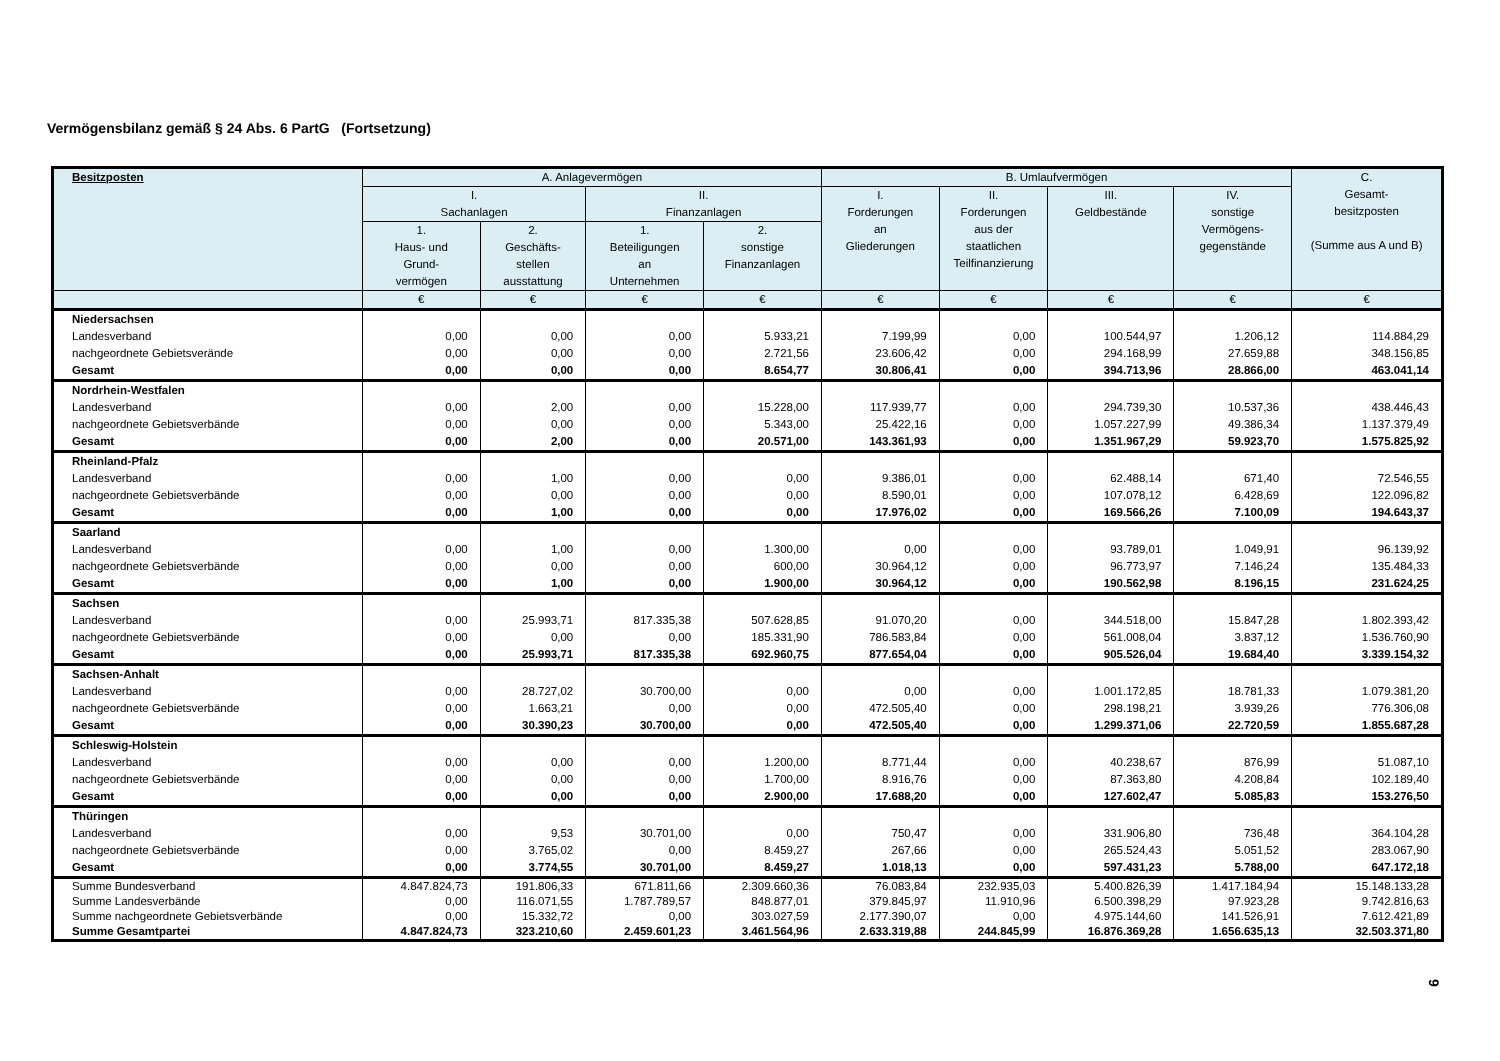Vermögensbilanz gemäß § 24 Abs. 6 PartG (Fortsetzung)
| Besitzposten | A. Anlagevermögen | | | | B. Umlaufvermögen | | | | C. Gesamt- besitzposten (Summe aus A und B) |
| --- | --- | --- | --- | --- | --- | --- | --- | --- | --- |
| | I. Sachanlagen | | II. Finanzanlagen | | I. Forderungen an Gliederungen | II. Forderungen aus der staatlichen Teilfinanzierung | III. Geldbestände | IV. sonstige Vermögens- gegenstände | |
| | 1. Haus- und Grund- vermögen | 2. Geschäfts- stellen ausstattung | 1. Beteiligungen an Unternehmen | 2. sonstige Finanzanlagen | | | | | |
| | € | € | € | € | € | € | € | € | € |
| Niedersachsen | | | | | | | | | |
| Landesverband | 0,00 | 0,00 | 0,00 | 5.933,21 | 7.199,99 | 0,00 | 100.544,97 | 1.206,12 | 114.884,29 |
| nachgeordnete Gebietsverände | 0,00 | 0,00 | 0,00 | 2.721,56 | 23.606,42 | 0,00 | 294.168,99 | 27.659,88 | 348.156,85 |
| Gesamt | 0,00 | 0,00 | 0,00 | 8.654,77 | 30.806,41 | 0,00 | 394.713,96 | 28.866,00 | 463.041,14 |
| Nordrhein-Westfalen | | | | | | | | | |
| Landesverband | 0,00 | 2,00 | 0,00 | 15.228,00 | 117.939,77 | 0,00 | 294.739,30 | 10.537,36 | 438.446,43 |
| nachgeordnete Gebietsverbände | 0,00 | 0,00 | 0,00 | 5.343,00 | 25.422,16 | 0,00 | 1.057.227,99 | 49.386,34 | 1.137.379,49 |
| Gesamt | 0,00 | 2,00 | 0,00 | 20.571,00 | 143.361,93 | 0,00 | 1.351.967,29 | 59.923,70 | 1.575.825,92 |
| Rheinland-Pfalz | | | | | | | | | |
| Landesverband | 0,00 | 1,00 | 0,00 | 0,00 | 9.386,01 | 0,00 | 62.488,14 | 671,40 | 72.546,55 |
| nachgeordnete Gebietsverbände | 0,00 | 0,00 | 0,00 | 0,00 | 8.590,01 | 0,00 | 107.078,12 | 6.428,69 | 122.096,82 |
| Gesamt | 0,00 | 1,00 | 0,00 | 0,00 | 17.976,02 | 0,00 | 169.566,26 | 7.100,09 | 194.643,37 |
| Saarland | | | | | | | | | |
| Landesverband | 0,00 | 1,00 | 0,00 | 1.300,00 | 0,00 | 0,00 | 93.789,01 | 1.049,91 | 96.139,92 |
| nachgeordnete Gebietsverbände | 0,00 | 0,00 | 0,00 | 600,00 | 30.964,12 | 0,00 | 96.773,97 | 7.146,24 | 135.484,33 |
| Gesamt | 0,00 | 1,00 | 0,00 | 1.900,00 | 30.964,12 | 0,00 | 190.562,98 | 8.196,15 | 231.624,25 |
| Sachsen | | | | | | | | | |
| Landesverband | 0,00 | 25.993,71 | 817.335,38 | 507.628,85 | 91.070,20 | 0,00 | 344.518,00 | 15.847,28 | 1.802.393,42 |
| nachgeordnete Gebietsverbände | 0,00 | 0,00 | 0,00 | 185.331,90 | 786.583,84 | 0,00 | 561.008,04 | 3.837,12 | 1.536.760,90 |
| Gesamt | 0,00 | 25.993,71 | 817.335,38 | 692.960,75 | 877.654,04 | 0,00 | 905.526,04 | 19.684,40 | 3.339.154,32 |
| Sachsen-Anhalt | | | | | | | | | |
| Landesverband | 0,00 | 28.727,02 | 30.700,00 | 0,00 | 0,00 | 0,00 | 1.001.172,85 | 18.781,33 | 1.079.381,20 |
| nachgeordnete Gebietsverbände | 0,00 | 1.663,21 | 0,00 | 0,00 | 472.505,40 | 0,00 | 298.198,21 | 3.939,26 | 776.306,08 |
| Gesamt | 0,00 | 30.390,23 | 30.700,00 | 0,00 | 472.505,40 | 0,00 | 1.299.371,06 | 22.720,59 | 1.855.687,28 |
| Schleswig-Holstein | | | | | | | | | |
| Landesverband | 0,00 | 0,00 | 0,00 | 1.200,00 | 8.771,44 | 0,00 | 40.238,67 | 876,99 | 51.087,10 |
| nachgeordnete Gebietsverbände | 0,00 | 0,00 | 0,00 | 1.700,00 | 8.916,76 | 0,00 | 87.363,80 | 4.208,84 | 102.189,40 |
| Gesamt | 0,00 | 0,00 | 0,00 | 2.900,00 | 17.688,20 | 0,00 | 127.602,47 | 5.085,83 | 153.276,50 |
| Thüringen | | | | | | | | | |
| Landesverband | 0,00 | 9,53 | 30.701,00 | 0,00 | 750,47 | 0,00 | 331.906,80 | 736,48 | 364.104,28 |
| nachgeordnete Gebietsverbände | 0,00 | 3.765,02 | 0,00 | 8.459,27 | 267,66 | 0,00 | 265.524,43 | 5.051,52 | 283.067,90 |
| Gesamt | 0,00 | 3.774,55 | 30.701,00 | 8.459,27 | 1.018,13 | 0,00 | 597.431,23 | 5.788,00 | 647.172,18 |
| Summe Bundesverband | 4.847.824,73 | 191.806,33 | 671.811,66 | 2.309.660,36 | 76.083,84 | 232.935,03 | 5.400.826,39 | 1.417.184,94 | 15.148.133,28 |
| Summe Landesverbände | 0,00 | 116.071,55 | 1.787.789,57 | 848.877,01 | 379.845,97 | 11.910,96 | 6.500.398,29 | 97.923,28 | 9.742.816,63 |
| Summe nachgeordnete Gebietsverbände | 0,00 | 15.332,72 | 0,00 | 303.027,59 | 2.177.390,07 | 0,00 | 4.975.144,60 | 141.526,91 | 7.612.421,89 |
| Summe Gesamtpartei | 4.847.824,73 | 323.210,60 | 2.459.601,23 | 3.461.564,96 | 2.633.319,88 | 244.845,99 | 16.876.369,28 | 1.656.635,13 | 32.503.371,80 |
9